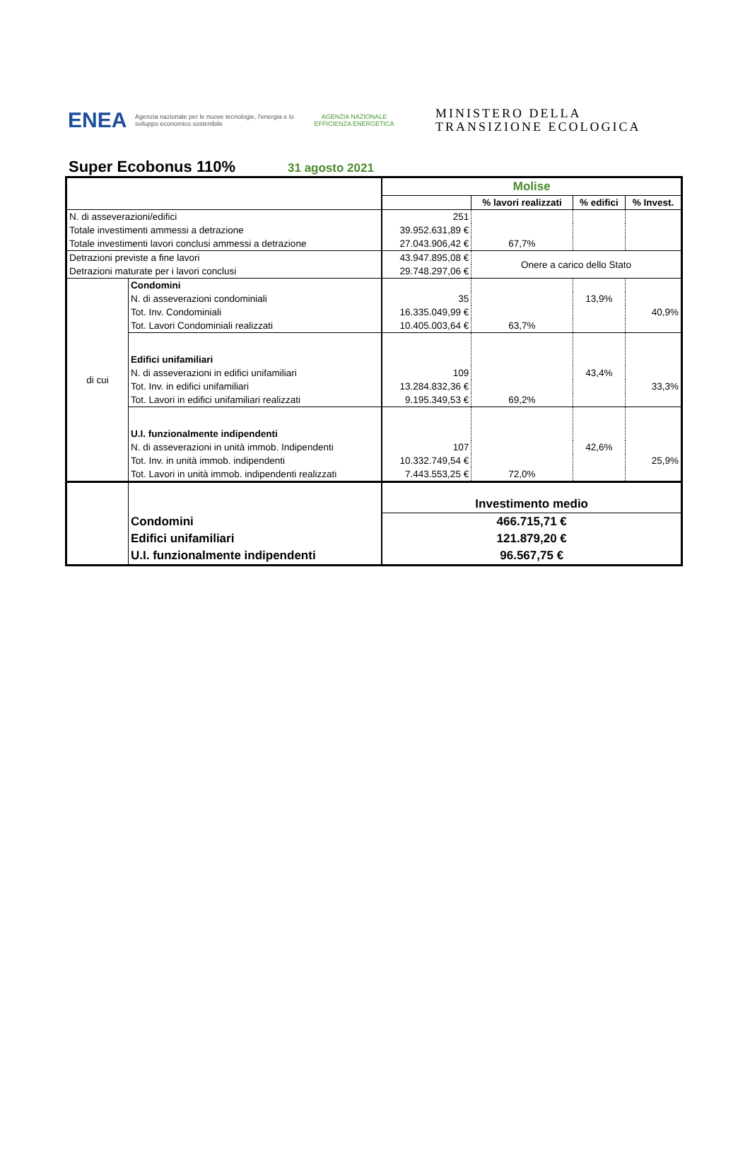ENEA
Agenzia nazionale per le nuove tecnologie, l'energia e lo sviluppo economico sostenibile
AGENZIA NAZIONALE
EFFICIENZA ENERGETICA
MINISTERO DELLA
TRANSIZIONE ECOLOGICA
Super Ecobonus 110%
31 agosto 2021
| | | Molise | | | |
| | | | % lavori realizzati | % edifici | % Invest. |
| N. di asseverazioni/edifici | | 251 | | | |
| Totale investimenti ammessi a detrazione | | 39.952.631,89 € | | | |
| Totale investimenti lavori conclusi ammessi a detrazione | | 27.043.906,42 € | 67,7% | | |
| Detrazioni previste a fine lavori | | 43.947.895,08 € | Onere a carico dello Stato | | |
| Detrazioni maturate per i lavori conclusi | | 29.748.297,06 € | | | |
| di cui | Condomini | | | | |
| | N. di asseverazioni condominiali | 35 | | 13,9% | |
| | Tot. Inv. Condominiali | 16.335.049,99 € | | | 40,9% |
| | Tot. Lavori Condominiali realizzati | 10.405.003,64 € | 63,7% | | |
| | Edifici unifamiliari | | | | |
| | N. di asseverazioni in edifici unifamiliari | 109 | | 43,4% | |
| | Tot. Inv. in edifici unifamiliari | 13.284.832,36 € | | | 33,3% |
| | Tot. Lavori in edifici unifamiliari realizzati | 9.195.349,53 € | 69,2% | | |
| | U.I. funzionalmente indipendenti | | | | |
| | N. di asseverazioni in unità immob. Indipendenti | 107 | | 42,6% | |
| | Tot. Inv. in unità immob. indipendenti | 10.332.749,54 € | | | 25,9% |
| | Tot. Lavori in unità immob. indipendenti realizzati | 7.443.553,25 € | 72,0% | | |
| | | Investimento medio | | | |
| | Condomini | 466.715,71 € | | | |
| | Edifici unifamiliari | 121.879,20 € | | | |
| | U.I. funzionalmente indipendenti | 96.567,75 € | | | |